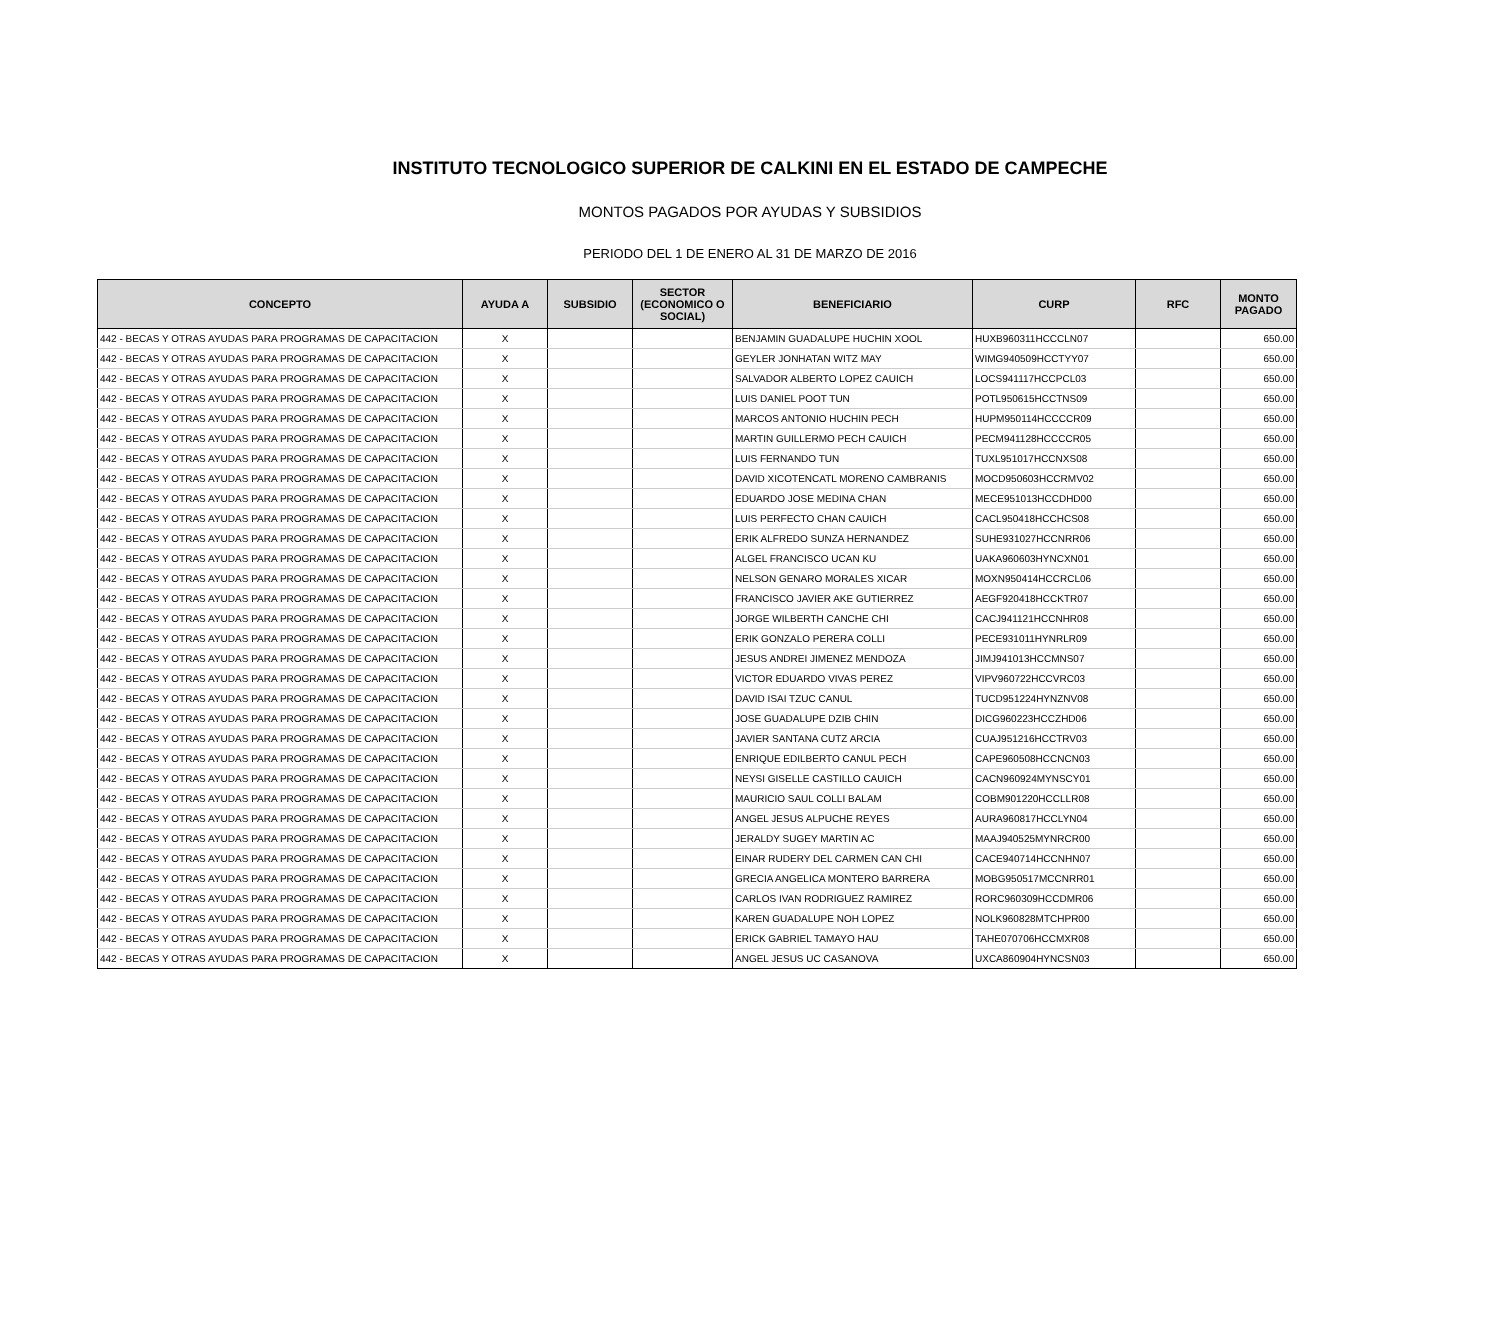INSTITUTO TECNOLOGICO SUPERIOR DE CALKINI EN EL ESTADO DE CAMPECHE
MONTOS PAGADOS POR AYUDAS Y SUBSIDIOS
PERIODO DEL 1 DE ENERO AL 31 DE MARZO DE 2016
| CONCEPTO | AYUDA A | SUBSIDIO | SECTOR (ECONOMICO O SOCIAL) | BENEFICIARIO | CURP | RFC | MONTO PAGADO |
| --- | --- | --- | --- | --- | --- | --- | --- |
| 442 - BECAS Y OTRAS AYUDAS PARA PROGRAMAS DE CAPACITACION | X | | | BENJAMIN GUADALUPE HUCHIN XOOL | HUXB960311HCCCLN07 | | 650.00 |
| 442 - BECAS Y OTRAS AYUDAS PARA PROGRAMAS DE CAPACITACION | X | | | GEYLER JONHATAN WITZ MAY | WIMG940509HCCTYY07 | | 650.00 |
| 442 - BECAS Y OTRAS AYUDAS PARA PROGRAMAS DE CAPACITACION | X | | | SALVADOR ALBERTO LOPEZ CAUICH | LOCS941117HCCPCL03 | | 650.00 |
| 442 - BECAS Y OTRAS AYUDAS PARA PROGRAMAS DE CAPACITACION | X | | | LUIS DANIEL POOT TUN | POTL950615HCCTNS09 | | 650.00 |
| 442 - BECAS Y OTRAS AYUDAS PARA PROGRAMAS DE CAPACITACION | X | | | MARCOS ANTONIO HUCHIN PECH | HUPM950114HCCCCR09 | | 650.00 |
| 442 - BECAS Y OTRAS AYUDAS PARA PROGRAMAS DE CAPACITACION | X | | | MARTIN GUILLERMO PECH CAUICH | PECM941128HCCCCR05 | | 650.00 |
| 442 - BECAS Y OTRAS AYUDAS PARA PROGRAMAS DE CAPACITACION | X | | | LUIS FERNANDO TUN | TUXL951017HCCNXS08 | | 650.00 |
| 442 - BECAS Y OTRAS AYUDAS PARA PROGRAMAS DE CAPACITACION | X | | | DAVID XICOTENCATL MORENO CAMBRANIS | MOCD950603HCCRMV02 | | 650.00 |
| 442 - BECAS Y OTRAS AYUDAS PARA PROGRAMAS DE CAPACITACION | X | | | EDUARDO JOSE MEDINA CHAN | MECE951013HCCDHD00 | | 650.00 |
| 442 - BECAS Y OTRAS AYUDAS PARA PROGRAMAS DE CAPACITACION | X | | | LUIS PERFECTO CHAN CAUICH | CACL950418HCCHCS08 | | 650.00 |
| 442 - BECAS Y OTRAS AYUDAS PARA PROGRAMAS DE CAPACITACION | X | | | ERIK ALFREDO SUNZA HERNANDEZ | SUHE931027HCCNRR06 | | 650.00 |
| 442 - BECAS Y OTRAS AYUDAS PARA PROGRAMAS DE CAPACITACION | X | | | ALGEL FRANCISCO UCAN KU | UAKA960603HYNCXN01 | | 650.00 |
| 442 - BECAS Y OTRAS AYUDAS PARA PROGRAMAS DE CAPACITACION | X | | | NELSON GENARO MORALES XICAR | MOXN950414HCCRCL06 | | 650.00 |
| 442 - BECAS Y OTRAS AYUDAS PARA PROGRAMAS DE CAPACITACION | X | | | FRANCISCO JAVIER AKE GUTIERREZ | AEGF920418HCCKTR07 | | 650.00 |
| 442 - BECAS Y OTRAS AYUDAS PARA PROGRAMAS DE CAPACITACION | X | | | JORGE WILBERTH CANCHE CHI | CACJ941121HCCNHR08 | | 650.00 |
| 442 - BECAS Y OTRAS AYUDAS PARA PROGRAMAS DE CAPACITACION | X | | | ERIK GONZALO PERERA COLLI | PECE931011HYNRLR09 | | 650.00 |
| 442 - BECAS Y OTRAS AYUDAS PARA PROGRAMAS DE CAPACITACION | X | | | JESUS ANDREI JIMENEZ MENDOZA | JIMJ941013HCCMNS07 | | 650.00 |
| 442 - BECAS Y OTRAS AYUDAS PARA PROGRAMAS DE CAPACITACION | X | | | VICTOR EDUARDO VIVAS PEREZ | VIPV960722HCCVRC03 | | 650.00 |
| 442 - BECAS Y OTRAS AYUDAS PARA PROGRAMAS DE CAPACITACION | X | | | DAVID ISAI TZUC CANUL | TUCD951224HYNZNV08 | | 650.00 |
| 442 - BECAS Y OTRAS AYUDAS PARA PROGRAMAS DE CAPACITACION | X | | | JOSE GUADALUPE DZIB CHIN | DICG960223HCCZHD06 | | 650.00 |
| 442 - BECAS Y OTRAS AYUDAS PARA PROGRAMAS DE CAPACITACION | X | | | JAVIER SANTANA CUTZ ARCIA | CUAJ951216HCCTRV03 | | 650.00 |
| 442 - BECAS Y OTRAS AYUDAS PARA PROGRAMAS DE CAPACITACION | X | | | ENRIQUE EDILBERTO CANUL PECH | CAPE960508HCCNCN03 | | 650.00 |
| 442 - BECAS Y OTRAS AYUDAS PARA PROGRAMAS DE CAPACITACION | X | | | NEYSI GISELLE CASTILLO CAUICH | CACN960924MYNSCY01 | | 650.00 |
| 442 - BECAS Y OTRAS AYUDAS PARA PROGRAMAS DE CAPACITACION | X | | | MAURICIO SAUL COLLI BALAM | COBM901220HCCLLR08 | | 650.00 |
| 442 - BECAS Y OTRAS AYUDAS PARA PROGRAMAS DE CAPACITACION | X | | | ANGEL JESUS ALPUCHE REYES | AURA960817HCCLYN04 | | 650.00 |
| 442 - BECAS Y OTRAS AYUDAS PARA PROGRAMAS DE CAPACITACION | X | | | JERALDY SUGEY MARTIN AC | MAAJ940525MYNRCR00 | | 650.00 |
| 442 - BECAS Y OTRAS AYUDAS PARA PROGRAMAS DE CAPACITACION | X | | | EINAR RUDERY DEL CARMEN CAN CHI | CACE940714HCCNHN07 | | 650.00 |
| 442 - BECAS Y OTRAS AYUDAS PARA PROGRAMAS DE CAPACITACION | X | | | GRECIA ANGELICA MONTERO BARRERA | MOBG950517MCCNRR01 | | 650.00 |
| 442 - BECAS Y OTRAS AYUDAS PARA PROGRAMAS DE CAPACITACION | X | | | CARLOS IVAN RODRIGUEZ RAMIREZ | RORC960309HCCDMR06 | | 650.00 |
| 442 - BECAS Y OTRAS AYUDAS PARA PROGRAMAS DE CAPACITACION | X | | | KAREN GUADALUPE NOH LOPEZ | NOLK960828MTCHPR00 | | 650.00 |
| 442 - BECAS Y OTRAS AYUDAS PARA PROGRAMAS DE CAPACITACION | X | | | ERICK GABRIEL TAMAYO HAU | TAHE070706HCCMXR08 | | 650.00 |
| 442 - BECAS Y OTRAS AYUDAS PARA PROGRAMAS DE CAPACITACION | X | | | ANGEL JESUS UC CASANOVA | UXCA860904HYNCSN03 | | 650.00 |